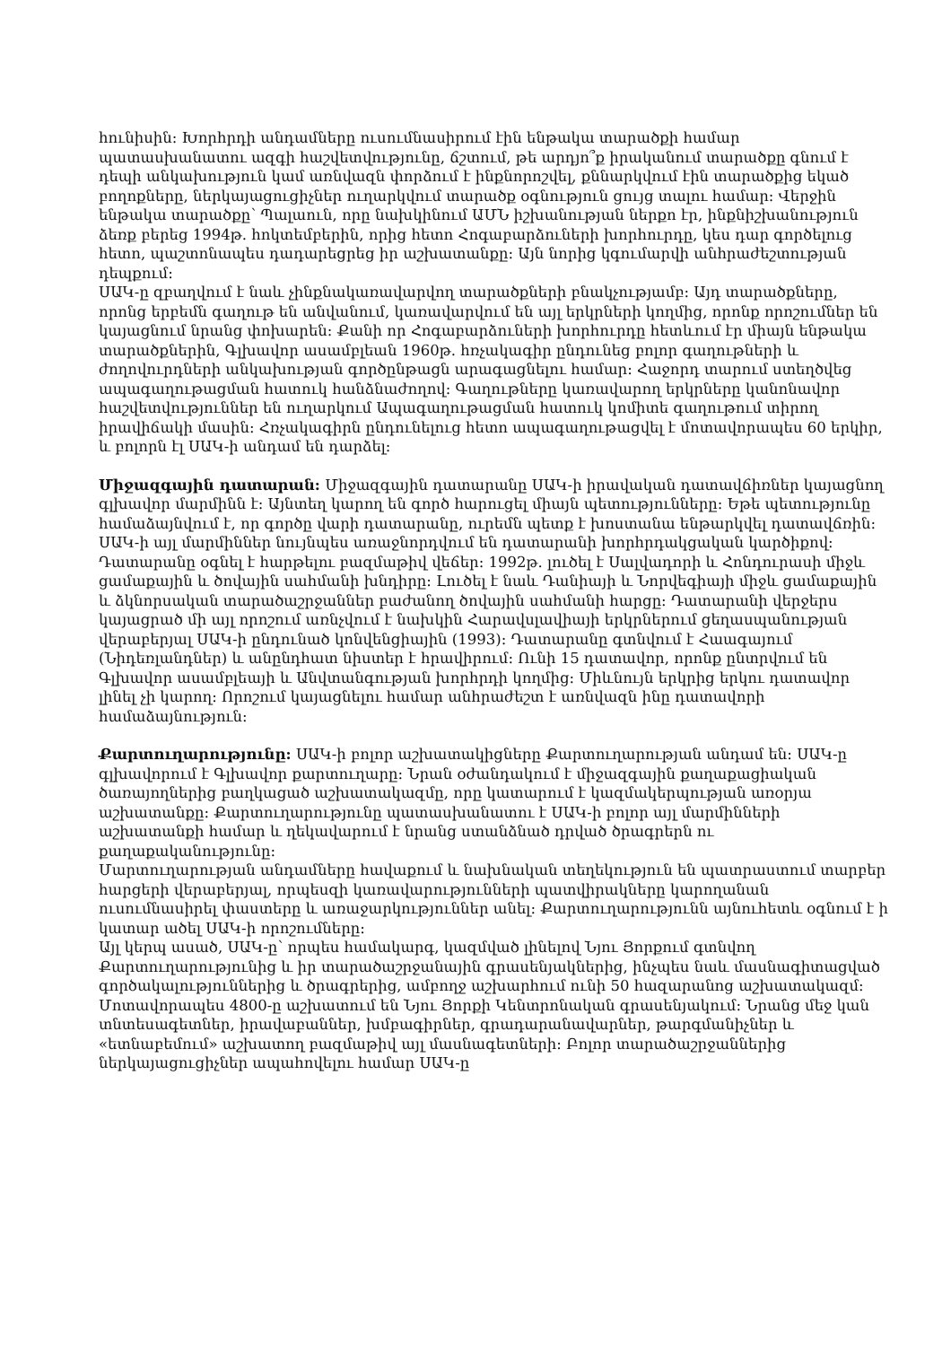հունիսին: Խորհրդի անդամները ուսումնասիրում էին ենթակա տարածքի համար պատասխանատու ազգի հաշվետվությունը, ճշտում, թե արդյո՞ք իրականում տարածքը գնում է դեպի անկախություն կամ առնվազն փորձում է ինքնորոշվել, քննարկվում էին տարածքից եկած բողոքները, ներկայացուցիչներ ուղարկվում տարածք օգնություն ցույց տալու համար: Վերջին ենթակա տարածքը՝ Պալաուն, որը նախկինում ԱՄՆ իշխանության ներքո էր, ինքնիշխանություն ձեռք բերեց 1994թ. հոկտեմբերին, որից հետո Հոգաբարձուների խորհուրդը, կես դար գործելուց հետո, պաշտոնապես դադարեցրեց իր աշխատանքը: Այն նորից կգումարվի անհրաժեշտության դեպքում:
ՍԱԿ-ը զբաղվում է նաև չինքնակառավարվող տարածքների բնակչությամբ: Այդ տարածքները, որոնց երբեմն գաղութ են անվանում, կառավարվում են այլ երկրների կողմից, որոնք որոշումներ են կայացնում նրանց փոխարեն: Քանի որ Հոգաբարձուների խորհուրդը հետևում էր միայն ենթակա տարածքներին, Գլխավոր ասամբլեան 1960թ. հռչակագիր ընդունեց բոլոր գաղութների և ժողովուրդների անկախության գործընթացն արագացնելու համար: Հաջորդ տարում ստեղծվեց ապագաղութացման հատուկ հանձնաժողով: Գաղութները կառավարող երկրները կանոնավոր հաշվետվություններ են ուղարկում Ապագաղութացման հատուկ կոմիտե գաղութում տիրող իրավիճակի մասին: Հռչակագիրն ընդունելուց հետո ապագաղութացվել է մոտավորապես 60 երկիր, և բոլորն էլ ՍԱԿ-ի անդամ են դարձել:
Միջազգային դատարան: Միջազգային դատարանը ՍԱԿ-ի իրավական դատավճիռներ կայացնող գլխավոր մարմինն է: Այնտեղ կարող են գործ հարուցել միայն պետությունները: Եթե պետությունը համաձայնվում է, որ գործը վարի դատարանը, ուրեմն պետք է խոստանա ենթարկվել դատավճռին: ՍԱԿ-ի այլ մարմիններ նույնպես առաջնորդվում են դատարանի խորհրդակցական կարծիքով:
Դատարանը օգնել է հարթելու բազմաթիվ վեճեր: 1992թ. լուծել է Սալվադորի և Հոնդուրասի միջև ցամաքային և ծովային սահմանի խնդիրը: Լուծել է նաև Դանիայի և Նորվեգիայի միջև ցամաքային և ձկնորսական տարածաշրջաններ բաժանող ծովային սահմանի հարցը: Դատարանի վերջերս կայացրած մի այլ որոշում առնչվում է նախկին Հարավսլավիայի երկրներում ցեղասպանության վերաբերյալ ՍԱԿ-ի ընդունած կոնվենցիային (1993): Դատարանը գտնվում է Հաագայում (Նիդեռլանդներ) և անընդհատ նիստեր է հրավիրում: Ունի 15 դատավոր, որոնք ընտրվում են Գլխավոր ասամբլեայի և Անվտանգության խորհրդի կողմից: Միևնույն երկրից երկու դատավոր լինել չի կարող: Որոշում կայացնելու համար անհրաժեշտ է առնվազն ինը դատավորի համաձայնություն:
Քարտուղարությունը: ՍԱԿ-ի բոլոր աշխատակիցները Քարտուղարության անդամ են: ՍԱԿ-ը գլխավորում է Գլխավոր քարտուղարը: Նրան օժանդակում է միջազգային քաղաքացիական ծառայողներից բաղկացած աշխատակազմը, որը կատարում է կազմակերպության առօրյա աշխատանքը: Քարտուղարությունը պատասխանատու է ՍԱԿ-ի բոլոր այլ մարմինների աշխատանքի համար և ղեկավարում է նրանց ստանձնած դրված ծրագրերն ու քաղաքականությունը:
Մարտուղարության անդամները հավաքում և նախնական տեղեկություն են պատրաստում տարբեր հարցերի վերաբերյալ, որպեսզի կառավարությունների պատվիրակները կարողանան ուսումնասիրել փաստերը և առաջարկություններ անել: Քարտուղարությունն այնուհետև օգնում է ի կատար ածել ՍԱԿ-ի որոշումները:
Այլ կերպ ասած, ՍԱԿ-ը՝ որպես համակարգ, կազմված լինելով Նյու Յորքում գտնվող Քարտուղարությունից և իր տարածաշրջանային գրասենյակներից, ինչպես նաև մասնագիտացված գործակալություններից և ծրագրերից, ամբողջ աշխարհում ունի 50 հազարանոց աշխատակազմ: Մոտավորապես 4800-ը աշխատում են Նյու Յորքի Կենտրոնական գրասենյակում: Նրանց մեջ կան տնտեսագետներ, իրավաբաններ, խմբագիրներ, գրադարանավարներ, թարգմանիչներ և «ետնաբեմում» աշխատող բազմաթիվ այլ մասնագետների: Բոլոր տարածաշրջաններից ներկայացուցիչներ ապահովելու համար ՍԱԿ-ը